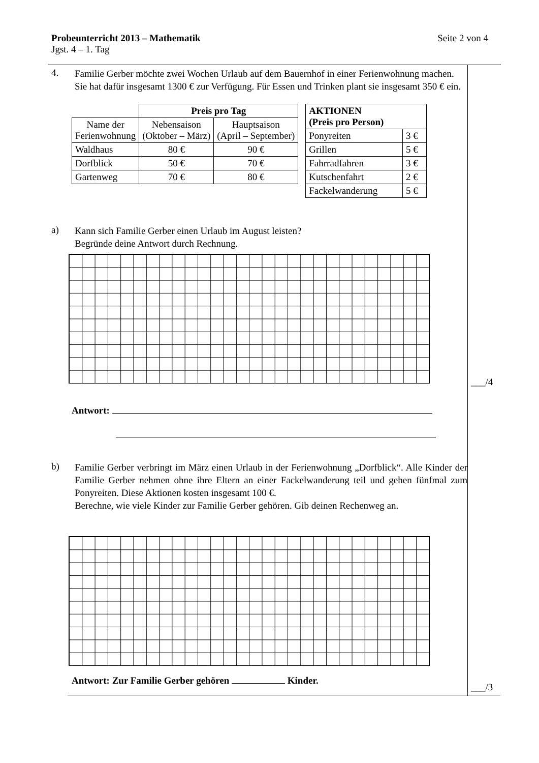Seite 2 von 4 Probeunterricht 2013 – Mathematik
Jgst. 4 – 1. Tag
4.
Familie Gerber möchte zwei Wochen Urlaub auf dem Bauernhof in einer Ferienwohnung machen. Sie hat dafür insgesamt 1300 € zur Verfügung. Für Essen und Trinken plant sie insgesamt 350 € ein.
| | Preis pro Tag | |
| Name der Ferienwohnung | Nebensaison (Oktober – März) | Hauptsaison (April – September) |
| Waldhaus | 80 € | 90 € |
| Dorfblick | 50 € | 70 € |
| Gartenweg | 70 € | 80 € |
| AKTIONEN (Preis pro Person) | |
| --- | --- |
| Ponyreiten | 3 € |
| Grillen | 5 € |
| Fahrradfahren | 3 € |
| Kutschenfahrt | 2 € |
| Fackelwanderung | 5 € |
a)
Kann sich Familie Gerber einen Urlaub im August leisten?
Begründe deine Antwort durch Rechnung.
Antwort:
b)
Familie Gerber verbringt im März einen Urlaub in der Ferienwohnung „Dorfblick“. Alle Kinder der Familie Gerber nehmen ohne ihre Eltern an einer Fackelwanderung teil und gehen fünfmal zum Ponyreiten. Diese Aktionen kosten insgesamt 100 €.
Berechne, wie viele Kinder zur Familie Gerber gehören. Gib deinen Rechenweg an.
Antwort: Zur Familie Gerber gehören Kinder.
___/4
___/3